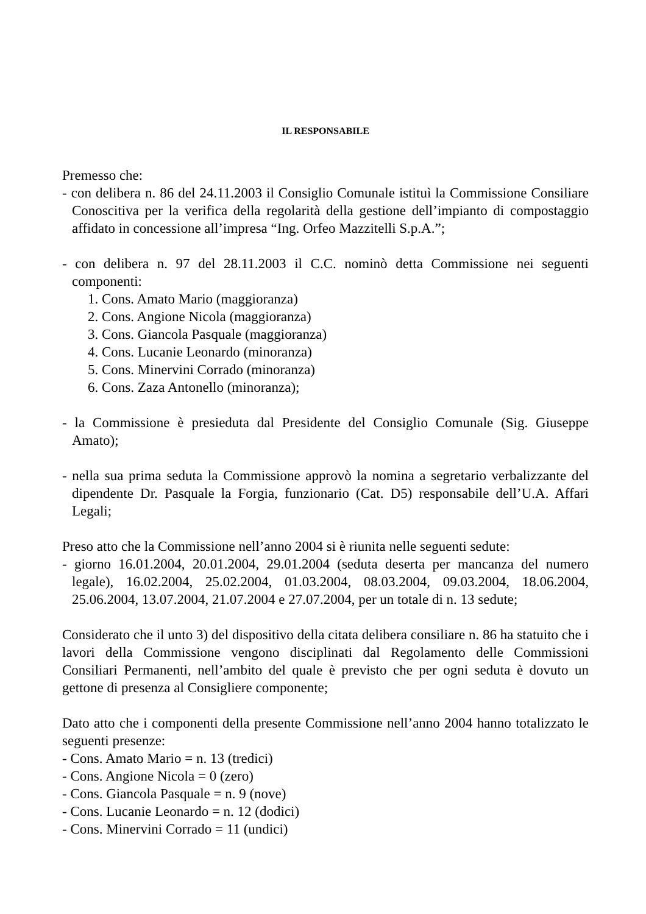IL RESPONSABILE
Premesso che:
- con delibera n. 86 del 24.11.2003 il Consiglio Comunale istituì la Commissione Consiliare Conoscitiva per la verifica della regolarità della gestione dell’impianto di compostaggio affidato in concessione all’impresa “Ing. Orfeo Mazzitelli S.p.A.”;
- con delibera n. 97 del 28.11.2003 il C.C. nominò detta Commissione nei seguenti componenti:
1. Cons. Amato Mario (maggioranza)
2. Cons. Angione Nicola (maggioranza)
3. Cons. Giancola Pasquale (maggioranza)
4. Cons. Lucanie Leonardo (minoranza)
5. Cons. Minervini Corrado (minoranza)
6. Cons. Zaza Antonello (minoranza);
- la Commissione è presieduta dal Presidente del Consiglio Comunale (Sig. Giuseppe Amato);
- nella sua prima seduta la Commissione approvò la nomina a segretario verbalizzante del dipendente Dr. Pasquale la Forgia, funzionario (Cat. D5) responsabile dell’U.A. Affari Legali;
Preso atto che la Commissione nell’anno 2004 si è riunita nelle seguenti sedute:
- giorno 16.01.2004, 20.01.2004, 29.01.2004 (seduta deserta per mancanza del numero legale), 16.02.2004, 25.02.2004, 01.03.2004, 08.03.2004, 09.03.2004, 18.06.2004, 25.06.2004, 13.07.2004, 21.07.2004 e 27.07.2004, per un totale di n. 13 sedute;
Considerato che il unto 3) del dispositivo della citata delibera consiliare n. 86 ha statuito che i lavori della Commissione vengono disciplinati dal Regolamento delle Commissioni Consiliari Permanenti, nell’ambito del quale è previsto che per ogni seduta è dovuto un gettone di presenza al Consigliere componente;
Dato atto che i componenti della presente Commissione nell’anno 2004 hanno totalizzato le seguenti presenze:
- Cons. Amato Mario = n. 13 (tredici)
- Cons. Angione Nicola = 0 (zero)
- Cons. Giancola Pasquale = n. 9 (nove)
- Cons. Lucanie Leonardo = n. 12 (dodici)
- Cons. Minervini Corrado = 11 (undici)